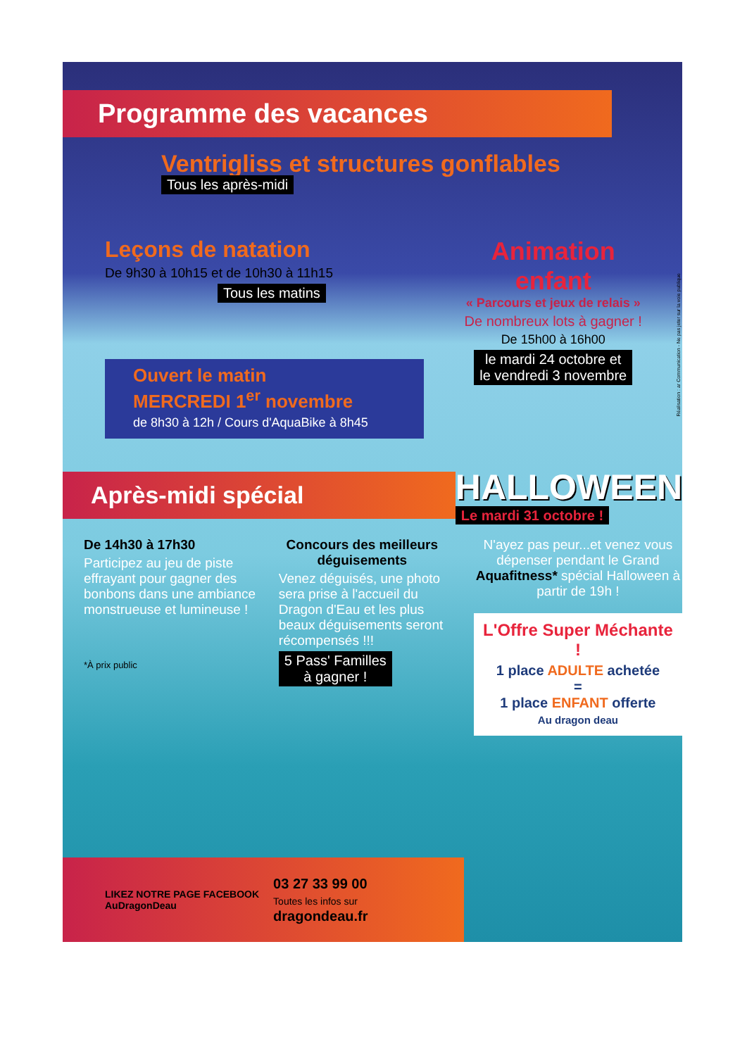Programme des vacances
Ventrigliss et structures gonflables
Tous les après-midi
Leçons de natation
De 9h30 à 10h15 et de 10h30 à 11h15
Tous les matins
Ouvert le matin
MERCREDI 1<sup>er</sup> novembre
de 8h30 à 12h / Cours d'AquaBike à 8h45
Animation
enfant
« Parcours et jeux de relais »
De nombreux lots à gagner !
De 15h00 à 16h00
le mardi 24 octobre et
le vendredi 3 novembre
Après-midi spécial
HALLOWEEN
Le mardi 31 octobre !
De 14h30 à 17h30
Participez au jeu de piste effrayant pour gagner des bonbons dans une ambiance monstrueuse et lumineuse !
*À prix public
Concours des meilleurs déguisements
Venez déguisés, une photo sera prise à l'accueil du Dragon d'Eau et les plus beaux déguisements seront récompensés !!!
5 Pass' Familles
à gagner !
N'ayez pas peur...et venez vous dépenser pendant le Grand Aquafitness* spécial Halloween à partir de 19h !
L'Offre Super Méchante !
1 place ADULTE achetée
=
1 place ENFANT offerte
Au dragon deau
LIKEZ NOTRE PAGE FACEBOOK
AuDragonDeau
03 27 33 99 00
Toutes les infos sur
dragondeau.fr
Réalisation : ar Communication - Ne pas jeter sur la voie publique